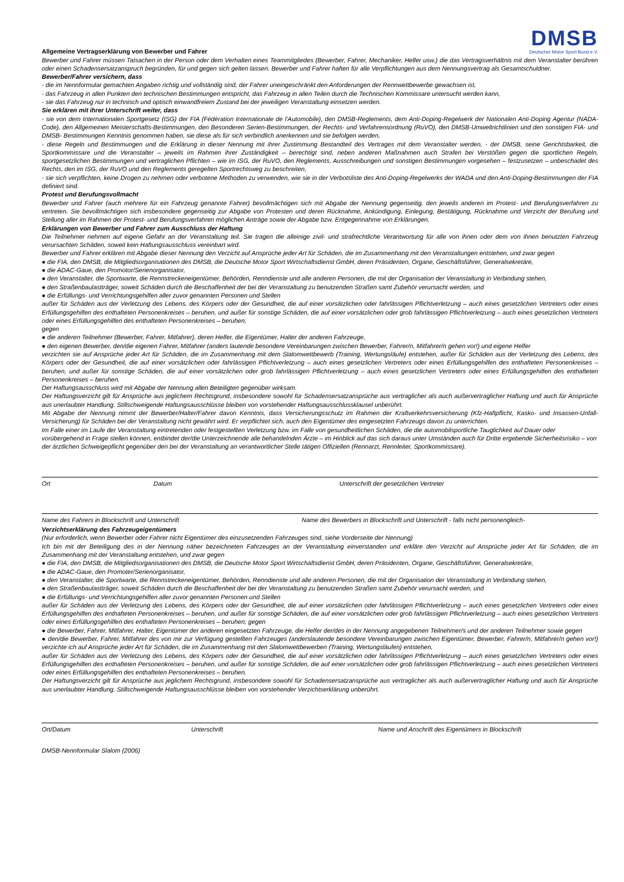DMSB
Deutscher Motor Sport Bund e.V.
Allgemeine Vertragserklärung von Bewerber und Fahrer
Bewerber und Fahrer müssen Tatsachen in der Person oder dem Verhalten eines Teammitgliedes (Bewerber, Fahrer, Mechaniker, Helfer usw.) die das Vertragsverhältnis mit dem Veranstalter berühren oder einen Schadensersatzanspruch begründen, für und gegen sich gelten lassen. Bewerber und Fahrer haften für alle Verpflichtungen aus dem Nennungsvertrag als Gesamtschuldner.
Bewerber/Fahrer versichern, dass
- die im Nennformular gemachten Angaben richtig und vollständig sind, der Fahrer uneingeschränkt den Anforderungen der Rennwettbewerbe gewachsen ist,
- das Fahrzeug in allen Punkten den technischen Bestimmungen entspricht, das Fahrzeug in allen Teilen durch die Technischen Kommissare untersucht werden kann,
- sie das Fahrzeug nur in technisch und optisch einwandfreiem Zustand bei der jeweiligen Veranstaltung einsetzen werden.
Sie erklären mit ihrer Unterschrift weiter, dass
- sie von dem Internationalen Sportgesetz (ISG) der FIA (Fédération Internationale de l’Automobile), den DMSB-Reglements, dem Anti-Doping-Regelwerk der Nationalen Anti-Doping Agentur (NADA-Code), den Allgemeinen Meisterschafts-Bestimmungen, den Besonderen Serien-Bestimmungen, der Rechts- und Verfahrensordnung (RuVO), den DMSB-Umweltrichtlinien und den sonstigen FIA- und DMSB- Bestimmungen Kenntnis genommen haben, sie diese als für sich verbindlich anerkennen und sie befolgen werden,
- diese Regeln und Bestimmungen und die Erklärung in dieser Nennung mit ihrer Zustimmung Bestandteil des Vertrages mit dem Veranstalter werden, - der DMSB, seine Gerichtsbarkeit, die Sportkommissare und die Veranstalter – jeweils im Rahmen ihrer Zuständigkeit – berechtigt sind, neben anderen Maßnahmen auch Strafen bei Verstößen gegen die sportlichen Regeln, sportgesetzlichen Bestimmungen und vertraglichen Pflichten – wie im ISG, der RuVO, den Reglements, Ausschreibungen und sonstigen Bestimmungen vorgesehen – festzusetzen – unbeschadet des Rechts, den im ISG, der RuVO und den Reglements geregelten Sportrechtsweg zu beschreiten,
- sie sich verpflichten, keine Drogen zu nehmen oder verbotene Methoden zu verwenden, wie sie in der Verbotsliste des Anti-Doping-Regelwerks der WADA und den Anti-Doping-Bestimmungen der FIA definiert sind.
Protest und Berufungsvollmacht
Bewerber und Fahrer (auch mehrere für ein Fahrzeug genannte Fahrer) bevollmächtigen sich mit Abgabe der Nennung gegenseitig, den jeweils anderen im Protest- und Berufungsverfahren zu vertreten. Sie bevollmächtigen sich insbesondere gegenseitig zur Abgabe von Protesten und deren Rücknahme, Ankündigung, Einlegung, Bestätigung, Rücknahme und Verzicht der Berufung und Stellung aller im Rahmen der Protest- und Berufungsverfahren möglichen Anträge sowie der Abgabe bzw. Entgegennahme von Erklärungen.
Erklärungen von Bewerber und Fahrer zum Ausschluss der Haftung
Die Teilnehmer nehmen auf eigene Gefahr an der Veranstaltung teil. Sie tragen die alleinige zivil- und strafrechtliche Verantwortung für alle von ihnen oder dem von ihnen benutzten Fahrzeug verursachten Schäden, soweit kein Haftungsausschluss vereinbart wird.
Bewerber und Fahrer erklären mit Abgabe dieser Nennung den Verzicht auf Ansprüche jeder Art für Schäden, die im Zusammenhang mit den Veranstaltungen entstehen, und zwar gegen
● die FIA, den DMSB, die Mitgliedsorganisationen des DMSB, die Deutsche Motor Sport Wirtschaftsdienst GmbH, deren Präsidenten, Organe, Geschäftsführer, Generalsekretäre,
● die ADAC-Gaue, den Promotor/Serienorganisator,
● den Veranstalter, die Sportwarte, die Rennstreckeneigentümer, Behörden, Renndienste und alle anderen Personen, die mit der Organisation der Veranstaltung in Verbindung stehen,
● den Straßenbaulastträger, soweit Schäden durch die Beschaffenheit der bei der Veranstaltung zu benutzenden Straßen samt Zubehör verursacht werden, und
● die Erfüllungs- und Verrichtungsgehilfen aller zuvor genannten Personen und Stellen
außer für Schäden aus der Verletzung des Lebens, des Körpers oder der Gesundheit, die auf einer vorsätzlichen oder fahrlässigen Pflichtverletzung – auch eines gesetzlichen Vertreters oder eines Erfüllungsgehilfen des enthafteten Personenkreises – beruhen, und außer für sonstige Schäden, die auf einer vorsätzlichen oder grob fahrlässigen Pflichtverletzung – auch eines gesetzlichen Vertreters oder eines Erfüllungsgehilfen des enthafteten Personenkreises – beruhen;
gegen
● die anderen Teilnehmer (Bewerber, Fahrer, Mitfahrer), deren Helfer, die Eigentümer, Halter der anderen Fahrzeuge,
● den eigenen Bewerber, den/die eigenen Fahrer, Mitfahrer (anders lautende besondere Vereinbarungen zwischen Bewerber, Fahrer/n, Mitfahrer/n gehen vor!) und eigene Helfer
verzichten sie auf Ansprüche jeder Art für Schäden, die im Zusammenhang mit dem Slalomwettbewerb (Training, Wertungsläufe) entstehen, außer für Schäden aus der Verletzung des Lebens, des Körpers oder der Gesundheit, die auf einer vorsätzlichen oder fahrlässigen Pflichtverletzung – auch eines gesetzlichen Vertreters oder eines Erfüllungsgehilfen des enthafteten Personenkreises – beruhen, und außer für sonstige Schäden, die auf einer vorsätzlichen oder grob fahrlässigen Pflichtverletzung – auch eines gesetzlichen Vertreters oder eines Erfüllungsgehilfen des enthafteten Personenkreises – beruhen.
Der Haftungsausschluss wird mit Abgabe der Nennung allen Beteiligten gegenüber wirksam.
Der Haftungsverzicht gilt für Ansprüche aus jeglichem Rechtsgrund, insbesondere sowohl für Schadensersatzansprüche aus vertraglicher als auch außervertraglicher Haftung und auch für Ansprüche aus unerlaubter Handlung. Stillschweigende Haftungsausschlüsse bleiben von vorstehender Haftungsausschlussklausel unberührt.
Mit Abgabe der Nennung nimmt der Bewerber/Halter/Fahrer davon Kenntnis, dass Versicherungsschutz im Rahmen der Kraftverkehrsversicherung (Kfz-Haftpflicht, Kasko- und Insassen-Unfall-Versicherung) für Schäden bei der Veranstaltung nicht gewährt wird. Er verpflichtet sich, auch den Eigentümer des eingesetzten Fahrzeugs davon zu unterrichten.
Im Falle einer im Laufe der Veranstaltung eintretenden oder festgestellten Verletzung bzw. im Falle von gesundheitlichen Schäden, die die automobilsportliche Tauglichkeit auf Dauer oder vorübergehend in Frage stellen können, entbindet der/die Unterzeichnende alle behandelnden Ärzte – im Hinblick auf das sich daraus unter Umständen auch für Dritte ergebende Sicherheitsrisiko – von der ärztlichen Schweigepflicht gegenüber den bei der Veranstaltung an verantwortlicher Stelle tätigen Offiziellen (Rennarzt, Rennleiter, Sportkommissare).
Ort Datum Unterschrift der gesetzlichen Vertreter
Name des Fahrers in Blockschrift und Unterschrift Name des Bewerbers in Blockschrift und Unterschrift - falls nicht personengleich-
Verzichtserklärung des Fahrzeugeigentümers
(Nur erforderlich, wenn Bewerber oder Fahrer nicht Eigentümer des einzusetzenden Fahrzeuges sind, siehe Vorderseite der Nennung)
Ich bin mit der Beteiligung des in der Nennung näher bezeichneten Fahrzeuges an der Veranstaltung einverstanden und erkläre den Verzicht auf Ansprüche jeder Art für Schäden, die im Zusammenhang mit der Veranstaltung entstehen, und zwar gegen
● die FIA, den DMSB, die Mitgliedsorganisationen des DMSB, die Deutsche Motor Sport Wirtschaftsdienst GmbH, deren Präsidenten, Organe, Geschäftsführer, Generalsekretäre,
● die ADAC-Gaue, den Promoter/Serienorganisator,
● den Veranstalter, die Sportwarte, die Rennstreckeneigentümer, Behörden, Renndienste und alle anderen Personen, die mit der Organisation der Veranstaltung in Verbindung stehen,
● den Straßenbaulastträger, soweit Schäden durch die Beschaffenheit der bei der Veranstaltung zu benutzenden Straßen samt Zubehör verursacht werden, und
● die Erfüllungs- und Verrichtungsgehilfen aller zuvor genannten Personen und Stellen
außer für Schäden aus der Verletzung des Lebens, des Körpers oder der Gesundheit, die auf einer vorsätzlichen oder fahrlässigen Pflichtverletzung – auch eines gesetzlichen Vertreters oder eines Erfüllungsgehilfen des enthafteten Personenkreises – beruhen, und außer für sonstige Schäden, die auf einer vorsätzlichen oder grob fahrlässigen Pflichtverletzung – auch eines gesetzlichen Vertreters oder eines Erfüllungsgehilfen des enthafteten Personenkreises – beruhen; gegen
● die Bewerber, Fahrer, Mitfahrer, Halter, Eigentümer der anderen eingesetzten Fahrzeuge, die Helfer der/des in der Nennung angegebenen Teilnehmer/s und der anderen Teilnehmer sowie gegen
● den/die Bewerber, Fahrer, Mitfahrer des von mir zur Verfügung gestellten Fahrzeuges (anderslautende besondere Vereinbarungen zwischen Eigentümer, Bewerber, Fahrer/n, Mitfahrer/n gehen vor!) verzichte ich auf Ansprüche jeder Art für Schäden, die im Zusammenhang mit den Slalomwettbewerben (Training, Wertungsläufen) entstehen,
außer für Schäden aus der Verletzung des Lebens, des Körpers oder der Gesundheit, die auf einer vorsätzlichen oder fahrlässigen Pflichtverletzung – auch eines gesetzlichen Vertreters oder eines Erfüllungsgehilfen des enthafteten Personenkreises – beruhen, und außer für sonstige Schäden, die auf einer vorsätzlichen oder grob fahrlässigen Pflichtverletzung – auch eines gesetzlichen Vertreters oder eines Erfüllungsgehilfen des enthafteten Personenkreises – beruhen.
Der Haftungsverzicht gilt für Ansprüche aus jeglichem Rechtsgrund, insbesondere sowohl für Schadensersatzansprüche aus vertraglicher als auch außervertraglicher Haftung und auch für Ansprüche aus unerlaubter Handlung. Stillschweigende Haftungsausschlüsse bleiben von vorstehender Verzichtserklärung unberührt.
Ort/Datum Unterschrift Name und Anschrift des Eigentümers in Blockschrift
DMSB-Nennformular Slalom (2006)